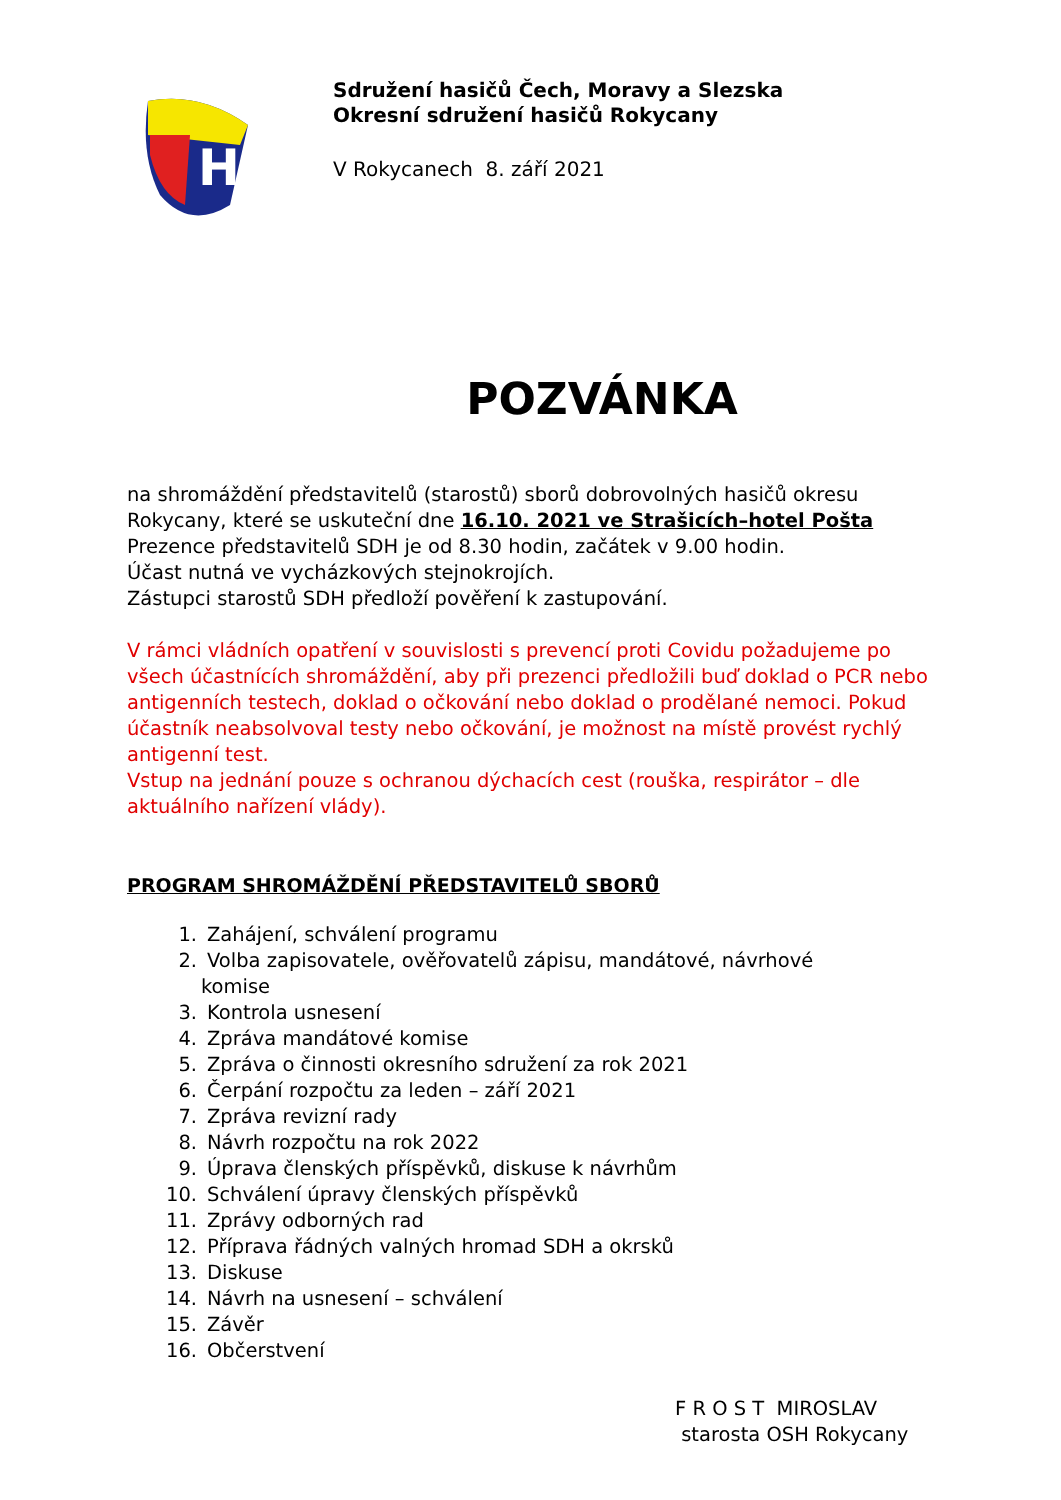H
Sdružení hasičů Čech, Moravy a Slezska
Okresní sdružení hasičů Rokycany
V Rokycanech 8. září 2021
POZVÁNKA
na shromáždění představitelů (starostů) sborů dobrovolných hasičů okresu Rokycany, které se uskuteční dne 16.10. 2021 ve Strašicích–hotel Pošta
Prezence představitelů SDH je od 8.30 hodin, začátek v 9.00 hodin.
Účast nutná ve vycházkových stejnokrojích.
Zástupci starostů SDH předloží pověření k zastupování.
V rámci vládních opatření v souvislosti s prevencí proti Covidu požadujeme po všech účastnících shromáždění, aby při prezenci předložili buď doklad o PCR nebo antigenních testech, doklad o očkování nebo doklad o prodělané nemoci. Pokud účastník neabsolvoval testy nebo očkování, je možnost na místě provést rychlý antigenní test.
Vstup na jednání pouze s ochranou dýchacích cest (rouška, respirátor – dle aktuálního nařízení vlády).
PROGRAM SHROMÁŽDĚNÍ PŘEDSTAVITELŮ SBORŮ
1. Zahájení, schválení programu
2. Volba zapisovatele, ověřovatelů zápisu, mandátové, návrhové
komise
3. Kontrola usnesení
4. Zpráva mandátové komise
5. Zpráva o činnosti okresního sdružení za rok 2021
6. Čerpání rozpočtu za leden – září 2021
7. Zpráva revizní rady
8. Návrh rozpočtu na rok 2022
9. Úprava členských příspěvků, diskuse k návrhům
10. Schválení úpravy členských příspěvků
11. Zprávy odborných rad
12. Příprava řádných valných hromad SDH a okrsků
13. Diskuse
14. Návrh na usnesení – schválení
15. Závěr
16. Občerstvení
F R O S T MIROSLAV
starosta OSH Rokycany